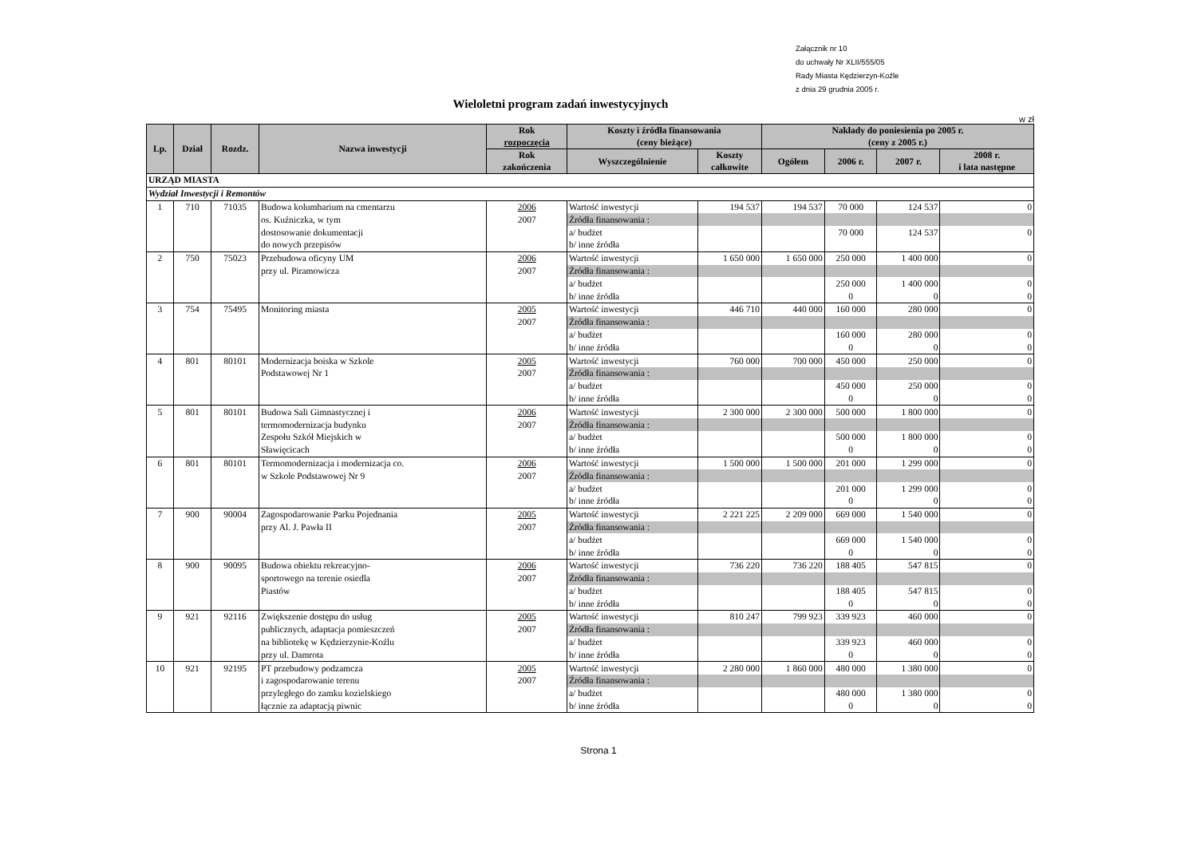Załącznik nr 10
do uchwały Nr XLII/555/05
Rady Miasta Kędzierzyn-Koźle
z dnia 29 grudnia 2005 r.
Wieloletni program zadań inwestycyjnych
w zł
| Lp. | Dział | Rozdz. | Nazwa inwestycji | Rok rozpoczęcia | Koszty i źródła finansowania (ceny bieżące) | | Nakłady do poniesienia po 2005 r. (ceny z 2005 r.) | | | |
| --- | --- | --- | --- | --- | --- | --- | --- | --- | --- | --- |
| | | | | Rok zakończenia | Wyszczególnienie | Koszty całkowite | Ogółem | 2006 r. | 2007 r. | 2008 r. i lata następne |
| URZĄD MIASTA | | | | | | | | | | |
| Wydział Inwestycji i Remontów | | | | | | | | | | |
| 1 | 710 | 71035 | Budowa kolumbarium na cmentarzu | 2006 | Wartość inwestycji | 194 537 | 194 537 | 70 000 | 124 537 | 0 |
| | | | os. Kuźniczka, w tym | 2007 | Źródła finansowania : | | | | | |
| | | | dostosowanie dokumentacji | | a/ budżet | | | 70 000 | 124 537 | 0 |
| | | | do nowych przepisów | | b/ inne źródła | | | | | |
| 2 | 750 | 75023 | Przebudowa oficyny UM | 2006 | Wartość inwestycji | 1 650 000 | 1 650 000 | 250 000 | 1 400 000 | 0 |
| | | | przy ul. Piramowicza | 2007 | Źródła finansowania : | | | | | |
| | | | | | a/ budżet | | | 250 000 | 1 400 000 | 0 |
| | | | | | b/ inne źródła | | | 0 | 0 | 0 |
| 3 | 754 | 75495 | Monitoring miasta | 2005 | Wartość inwestycji | 446 710 | 440 000 | 160 000 | 280 000 | 0 |
| | | | | 2007 | Źródła finansowania : | | | | | |
| | | | | | a/ budżet | | | 160 000 | 280 000 | 0 |
| | | | | | b/ inne źródła | | | 0 | 0 | 0 |
| 4 | 801 | 80101 | Modernizacja boiska w Szkole | 2005 | Wartość inwestycji | 760 000 | 700 000 | 450 000 | 250 000 | 0 |
| | | | Podstawowej Nr 1 | 2007 | Źródła finansowania : | | | | | |
| | | | | | a/ budżet | | | 450 000 | 250 000 | 0 |
| | | | | | b/ inne źródła | | | 0 | 0 | 0 |
| 5 | 801 | 80101 | Budowa Sali Gimnastycznej i | 2006 | Wartość inwestycji | 2 300 000 | 2 300 000 | 500 000 | 1 800 000 | 0 |
| | | | termomodernizacja budynku | 2007 | Źródła finansowania : | | | | | |
| | | | Zespołu Szkół Miejskich w | | a/ budżet | | | 500 000 | 1 800 000 | 0 |
| | | | Sławięcicach | | b/ inne źródła | | | 0 | 0 | 0 |
| 6 | 801 | 80101 | Termomodernizacja i modernizacja co. | 2006 | Wartość inwestycji | 1 500 000 | 1 500 000 | 201 000 | 1 299 000 | 0 |
| | | | w Szkole Podstawowej Nr 9 | 2007 | Źródła finansowania : | | | | | |
| | | | | | a/ budżet | | | 201 000 | 1 299 000 | 0 |
| | | | | | b/ inne źródła | | | 0 | 0 | 0 |
| 7 | 900 | 90004 | Zagospodarowanie Parku Pojednania | 2005 | Wartość inwestycji | 2 221 225 | 2 209 000 | 669 000 | 1 540 000 | 0 |
| | | | przy Al. J. Pawła II | 2007 | Źródła finansowania : | | | | | |
| | | | | | a/ budżet | | | 669 000 | 1 540 000 | 0 |
| | | | | | b/ inne źródła | | | 0 | 0 | 0 |
| 8 | 900 | 90095 | Budowa obiektu rekreacyjno- | 2006 | Wartość inwestycji | 736 220 | 736 220 | 188 405 | 547 815 | 0 |
| | | | sportowego na terenie osiedla | 2007 | Źródła finansowania : | | | | | |
| | | | Piastów | | a/ budżet | | | 188 405 | 547 815 | 0 |
| | | | | | b/ inne źródła | | | 0 | 0 | 0 |
| 9 | 921 | 92116 | Zwiększenie dostępu do usług | 2005 | Wartość inwestycji | 810 247 | 799 923 | 339 923 | 460 000 | 0 |
| | | | publicznych, adaptacja pomieszczeń | 2007 | Źródła finansowania : | | | | | |
| | | | na bibliotekę w Kędzierzynie-Koźlu | | a/ budżet | | | 339 923 | 460 000 | 0 |
| | | | przy ul. Damrota | | b/ inne źródła | | | 0 | 0 | 0 |
| 10 | 921 | 92195 | PT przebudowy podzamcza | 2005 | Wartość inwestycji | 2 280 000 | 1 860 000 | 480 000 | 1 380 000 | 0 |
| | | | i zagospodarowanie terenu | 2007 | Źródła finansowania : | | | | | |
| | | | przyległego do zamku kozielskiego | | a/ budżet | | | 480 000 | 1 380 000 | 0 |
| | | | łącznie za adaptacją piwnic | | b/ inne źródła | | | 0 | 0 | 0 |
Strona 1